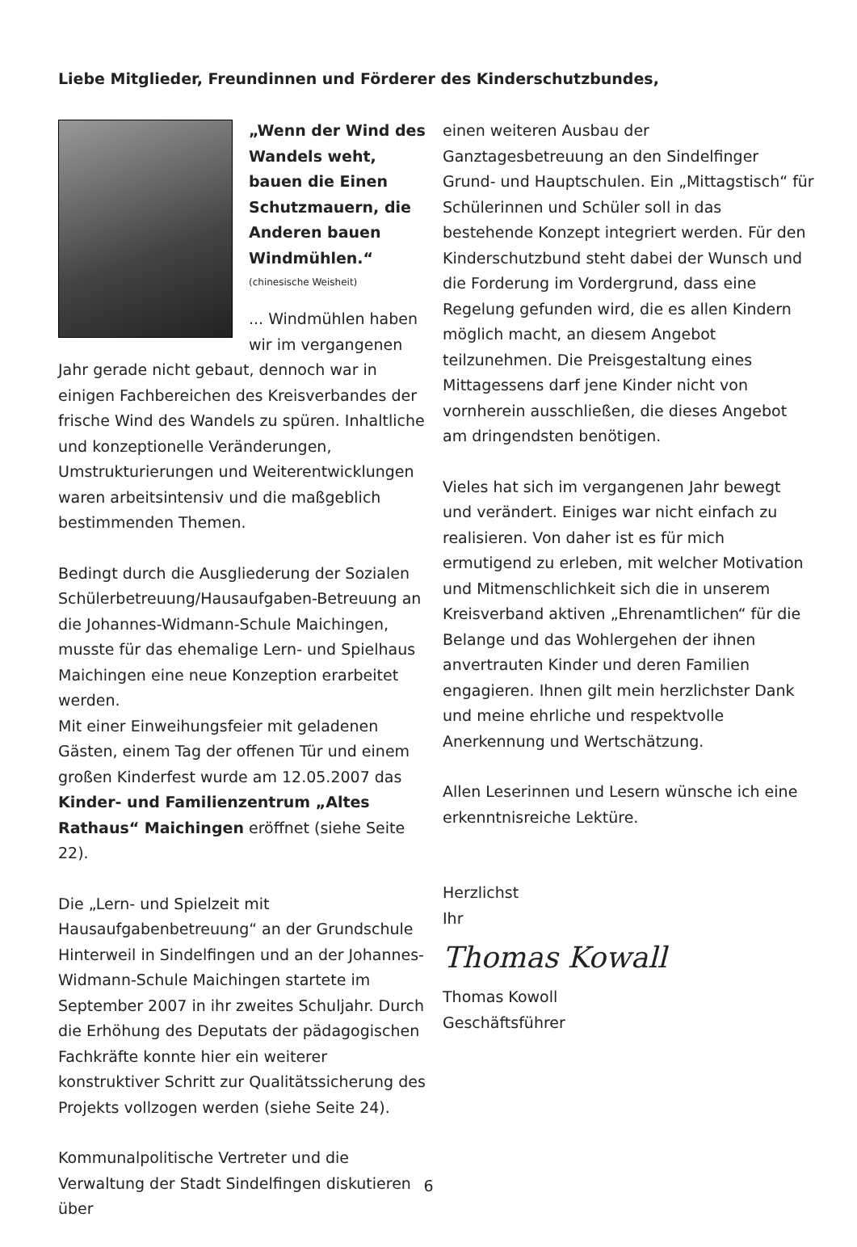Liebe Mitglieder, Freundinnen und Förderer des Kinderschutzbundes,
„Wenn der Wind des Wandels weht, bauen die Einen Schutzmauern, die Anderen bauen Windmühlen.“
(chinesische Weisheit)
... Windmühlen haben wir im vergangenen Jahr gerade nicht gebaut, dennoch war in einigen Fachbereichen des Kreisverbandes der frische Wind des Wandels zu spüren. Inhaltliche und konzeptionelle Veränderungen, Umstrukturierungen und Weiterentwicklungen waren arbeitsintensiv und die maßgeblich bestimmenden Themen.
Bedingt durch die Ausgliederung der Sozialen Schülerbetreuung/Hausaufgaben-Betreuung an die Johannes-Widmann-Schule Maichingen, musste für das ehemalige Lern- und Spielhaus Maichingen eine neue Konzeption erarbeitet werden.
Mit einer Einweihungsfeier mit geladenen Gästen, einem Tag der offenen Tür und einem großen Kinderfest wurde am 12.05.2007 das Kinder- und Familienzentrum „Altes Rathaus“ Maichingen eröffnet (siehe Seite 22).
Die „Lern- und Spielzeit mit Hausaufgabenbetreuung“ an der Grundschule Hinterweil in Sindelfingen und an der Johannes-Widmann-Schule Maichingen startete im September 2007 in ihr zweites Schuljahr. Durch die Erhöhung des Deputats der pädagogischen Fachkräfte konnte hier ein weiterer konstruktiver Schritt zur Qualitätssicherung des Projekts vollzogen werden (siehe Seite 24).
Kommunalpolitische Vertreter und die Verwaltung der Stadt Sindelfingen diskutieren über
einen weiteren Ausbau der Ganztagesbetreuung an den Sindelfinger Grund- und Hauptschulen. Ein „Mittagstisch“ für Schülerinnen und Schüler soll in das bestehende Konzept integriert werden. Für den Kinderschutzbund steht dabei der Wunsch und die Forderung im Vordergrund, dass eine Regelung gefunden wird, die es allen Kindern möglich macht, an diesem Angebot teilzunehmen. Die Preisgestaltung eines Mittagessens darf jene Kinder nicht von vornherein ausschließen, die dieses Angebot am dringendsten benötigen.
Vieles hat sich im vergangenen Jahr bewegt und verändert. Einiges war nicht einfach zu realisieren. Von daher ist es für mich ermutigend zu erleben, mit welcher Motivation und Mitmenschlichkeit sich die in unserem Kreisverband aktiven „Ehrenamtlichen“ für die Belange und das Wohlergehen der ihnen anvertrauten Kinder und deren Familien engagieren. Ihnen gilt mein herzlichster Dank und meine ehrliche und respektvolle Anerkennung und Wertschätzung.
Allen Leserinnen und Lesern wünsche ich eine erkenntnisreiche Lektüre.
Herzlichst
Ihr
Thomas Kowall
Thomas Kowoll
Geschäftsführer
6